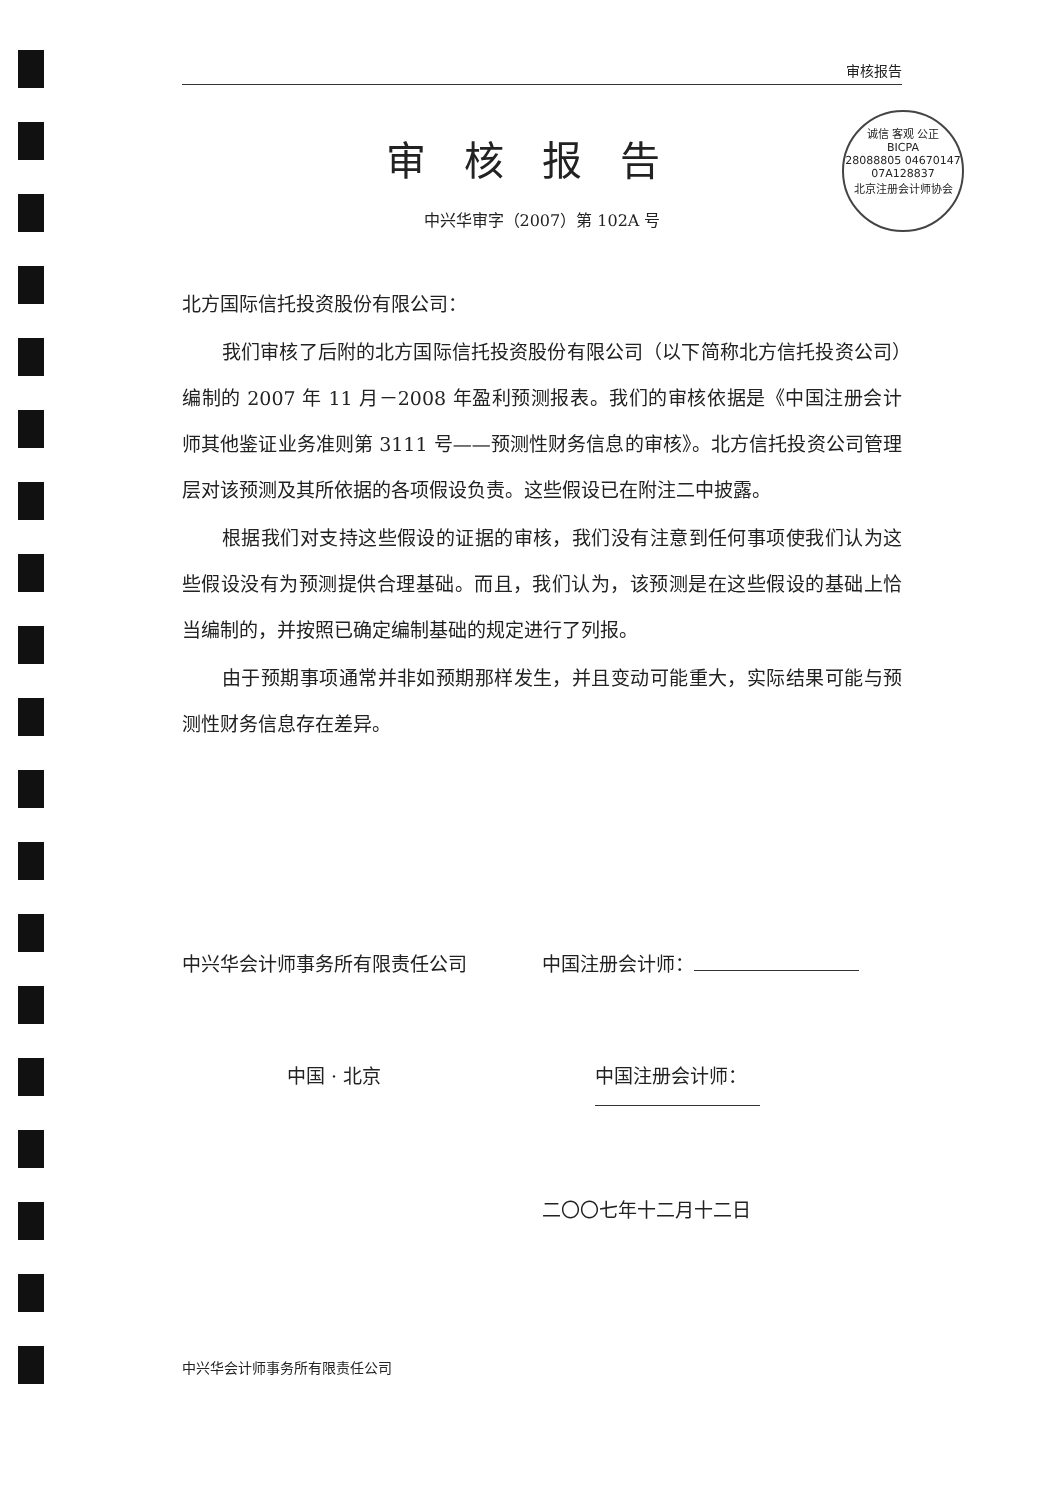诚信 客观 公正
BICPA
28088805 04670147
07A128837
北京注册会计师协会
审核报告
审核报告
中兴华审字（2007）第 102A 号
北方国际信托投资股份有限公司：
我们审核了后附的北方国际信托投资股份有限公司（以下简称北方信托投资公司）编制的 2007 年 11 月－2008 年盈利预测报表。我们的审核依据是《中国注册会计师其他鉴证业务准则第 3111 号——预测性财务信息的审核》。北方信托投资公司管理层对该预测及其所依据的各项假设负责。这些假设已在附注二中披露。
根据我们对支持这些假设的证据的审核，我们没有注意到任何事项使我们认为这些假设没有为预测提供合理基础。而且，我们认为，该预测是在这些假设的基础上恰当编制的，并按照已确定编制基础的规定进行了列报。
由于预期事项通常并非如预期那样发生，并且变动可能重大，实际结果可能与预测性财务信息存在差异。
中兴华会计师事务所有限责任公司 中国注册会计师：
中国 · 北京 中国注册会计师：
二〇〇七年十二月十二日
中兴华会计师事务所有限责任公司